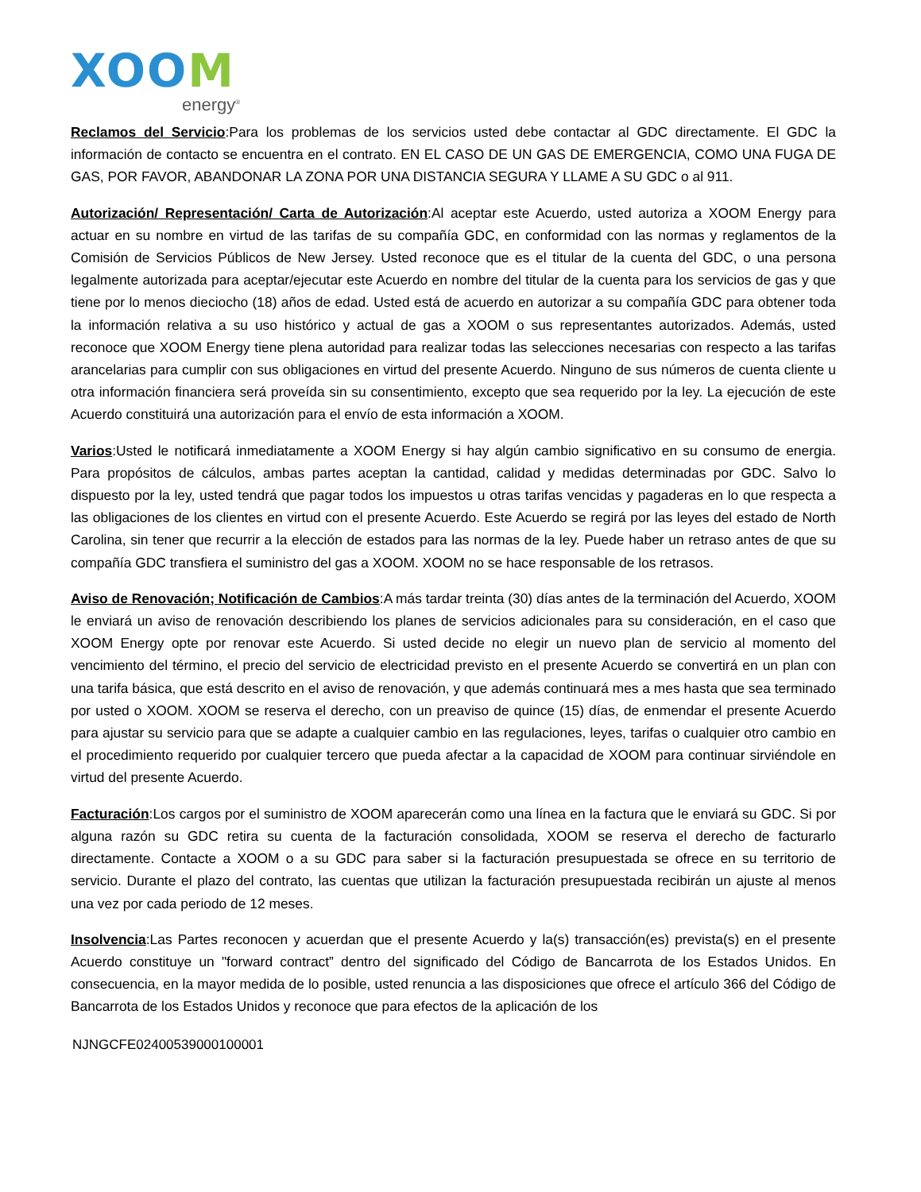XOOM
energy<sup>®</sup>
Reclamos del Servicio:Para los problemas de los servicios usted debe contactar al GDC directamente. El GDC la información de contacto se encuentra en el contrato. EN EL CASO DE UN GAS DE EMERGENCIA, COMO UNA FUGA DE GAS, POR FAVOR, ABANDONAR LA ZONA POR UNA DISTANCIA SEGURA Y LLAME A SU GDC o al 911.
Autorización/ Representación/ Carta de Autorización:Al aceptar este Acuerdo, usted autoriza a XOOM Energy para actuar en su nombre en virtud de las tarifas de su compañía GDC, en conformidad con las normas y reglamentos de la Comisión de Servicios Públicos de New Jersey. Usted reconoce que es el titular de la cuenta del GDC, o una persona legalmente autorizada para aceptar/ejecutar este Acuerdo en nombre del titular de la cuenta para los servicios de gas y que tiene por lo menos dieciocho (18) años de edad. Usted está de acuerdo en autorizar a su compañía GDC para obtener toda la información relativa a su uso histórico y actual de gas a XOOM o sus representantes autorizados. Además, usted reconoce que XOOM Energy tiene plena autoridad para realizar todas las selecciones necesarias con respecto a las tarifas arancelarias para cumplir con sus obligaciones en virtud del presente Acuerdo. Ninguno de sus números de cuenta cliente u otra información financiera será proveída sin su consentimiento, excepto que sea requerido por la ley. La ejecución de este Acuerdo constituirá una autorización para el envío de esta información a XOOM.
Varios:Usted le notificará inmediatamente a XOOM Energy si hay algún cambio significativo en su consumo de energia. Para propósitos de cálculos, ambas partes aceptan la cantidad, calidad y medidas determinadas por GDC. Salvo lo dispuesto por la ley, usted tendrá que pagar todos los impuestos u otras tarifas vencidas y pagaderas en lo que respecta a las obligaciones de los clientes en virtud con el presente Acuerdo. Este Acuerdo se regirá por las leyes del estado de North Carolina, sin tener que recurrir a la elección de estados para las normas de la ley. Puede haber un retraso antes de que su compañía GDC transfiera el suministro del gas a XOOM. XOOM no se hace responsable de los retrasos.
Aviso de Renovación; Notificación de Cambios:A más tardar treinta (30) días antes de la terminación del Acuerdo, XOOM le enviará un aviso de renovación describiendo los planes de servicios adicionales para su consideración, en el caso que XOOM Energy opte por renovar este Acuerdo. Si usted decide no elegir un nuevo plan de servicio al momento del vencimiento del término, el precio del servicio de electricidad previsto en el presente Acuerdo se convertirá en un plan con una tarifa básica, que está descrito en el aviso de renovación, y que además continuará mes a mes hasta que sea terminado por usted o XOOM. XOOM se reserva el derecho, con un preaviso de quince (15) días, de enmendar el presente Acuerdo para ajustar su servicio para que se adapte a cualquier cambio en las regulaciones, leyes, tarifas o cualquier otro cambio en el procedimiento requerido por cualquier tercero que pueda afectar a la capacidad de XOOM para continuar sirviéndole en virtud del presente Acuerdo.
Facturación:Los cargos por el suministro de XOOM aparecerán como una línea en la factura que le enviará su GDC. Si por alguna razón su GDC retira su cuenta de la facturación consolidada, XOOM se reserva el derecho de facturarlo directamente. Contacte a XOOM o a su GDC para saber si la facturación presupuestada se ofrece en su territorio de servicio. Durante el plazo del contrato, las cuentas que utilizan la facturación presupuestada recibirán un ajuste al menos una vez por cada periodo de 12 meses.
Insolvencia:Las Partes reconocen y acuerdan que el presente Acuerdo y la(s) transacción(es) prevista(s) en el presente Acuerdo constituye un "forward contract” dentro del significado del Código de Bancarrota de los Estados Unidos. En consecuencia, en la mayor medida de lo posible, usted renuncia a las disposiciones que ofrece el artículo 366 del Código de Bancarrota de los Estados Unidos y reconoce que para efectos de la aplicación de los
NJNGCFE02400539000100001